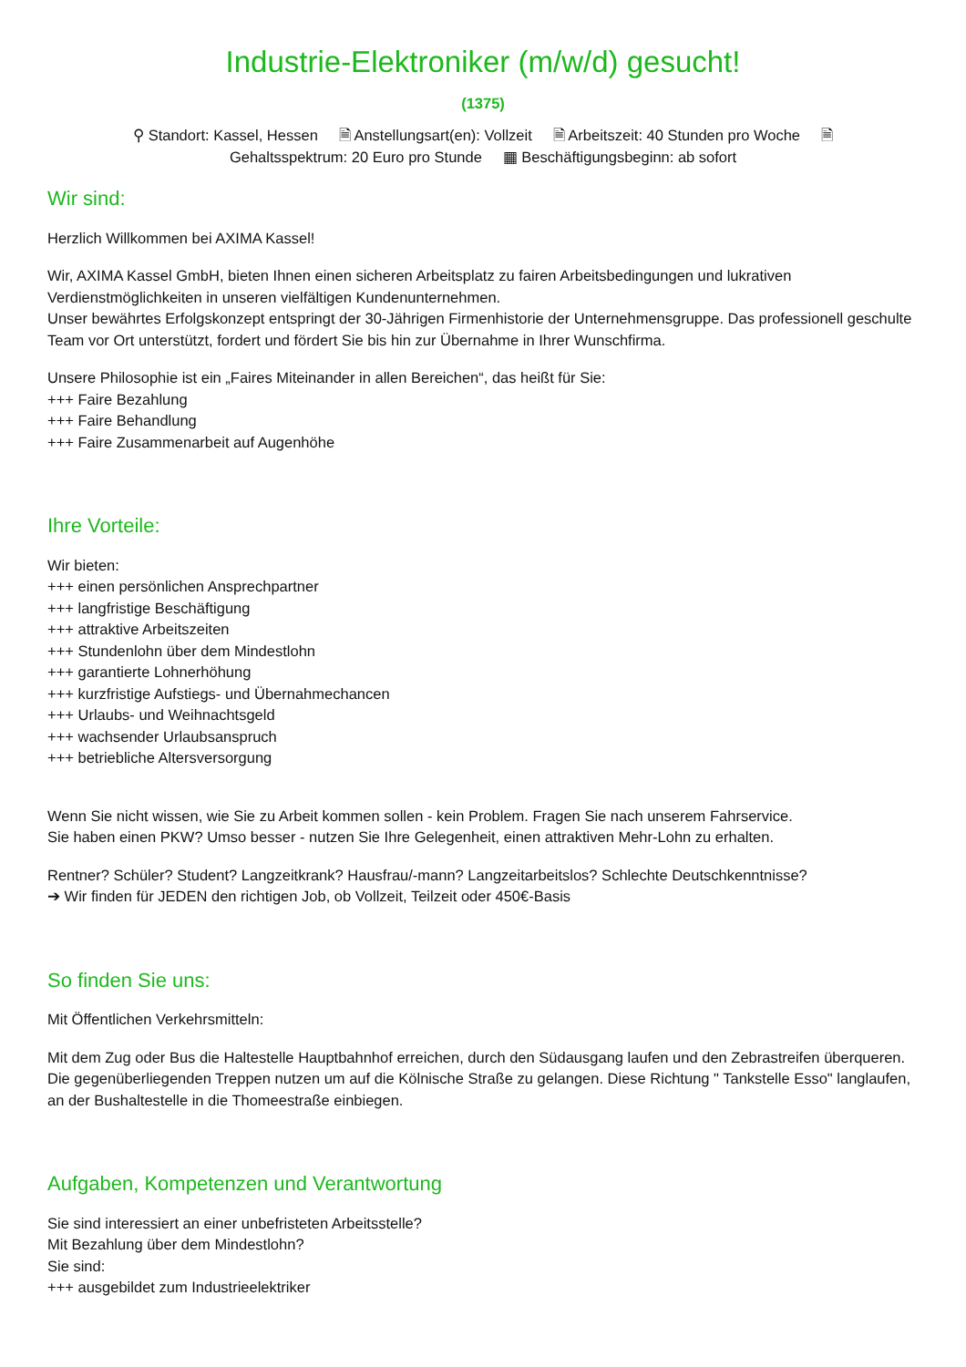Industrie-Elektroniker (m/w/d) gesucht!
(1375)
⚲ Standort: Kassel, Hessen 🗎 Anstellungsart(en): Vollzeit 🗎 Arbeitszeit: 40 Stunden pro Woche 🗎 Gehaltsspektrum: 20 Euro pro Stunde ▦ Beschäftigungsbeginn: ab sofort
Wir sind:
Herzlich Willkommen bei AXIMA Kassel!
Wir, AXIMA Kassel GmbH, bieten Ihnen einen sicheren Arbeitsplatz zu fairen Arbeitsbedingungen und lukrativen Verdienstmöglichkeiten in unseren vielfältigen Kundenunternehmen.
Unser bewährtes Erfolgskonzept entspringt der 30-Jährigen Firmenhistorie der Unternehmensgruppe. Das professionell geschulte Team vor Ort unterstützt, fordert und fördert Sie bis hin zur Übernahme in Ihrer Wunschfirma.
Unsere Philosophie ist ein „Faires Miteinander in allen Bereichen“, das heißt für Sie:
+++ Faire Bezahlung
+++ Faire Behandlung
+++ Faire Zusammenarbeit auf Augenhöhe
Ihre Vorteile:
Wir bieten:
+++ einen persönlichen Ansprechpartner
+++ langfristige Beschäftigung
+++ attraktive Arbeitszeiten
+++ Stundenlohn über dem Mindestlohn
+++ garantierte Lohnerhöhung
+++ kurzfristige Aufstiegs- und Übernahmechancen
+++ Urlaubs- und Weihnachtsgeld
+++ wachsender Urlaubsanspruch
+++ betriebliche Altersversorgung
Wenn Sie nicht wissen, wie Sie zu Arbeit kommen sollen - kein Problem. Fragen Sie nach unserem Fahrservice.
Sie haben einen PKW? Umso besser - nutzen Sie Ihre Gelegenheit, einen attraktiven Mehr-Lohn zu erhalten.
Rentner? Schüler? Student? Langzeitkrank? Hausfrau/-mann? Langzeitarbeitslos? Schlechte Deutschkenntnisse?
➔ Wir finden für JEDEN den richtigen Job, ob Vollzeit, Teilzeit oder 450€-Basis
So finden Sie uns:
Mit Öffentlichen Verkehrsmitteln:
Mit dem Zug oder Bus die Haltestelle Hauptbahnhof erreichen, durch den Südausgang laufen und den Zebrastreifen überqueren. Die gegenüberliegenden Treppen nutzen um auf die Kölnische Straße zu gelangen. Diese Richtung " Tankstelle Esso" langlaufen, an der Bushaltestelle in die Thomeestraße einbiegen.
Aufgaben, Kompetenzen und Verantwortung
Sie sind interessiert an einer unbefristeten Arbeitsstelle?
Mit Bezahlung über dem Mindestlohn?
Sie sind:
+++ ausgebildet zum Industrieelektriker